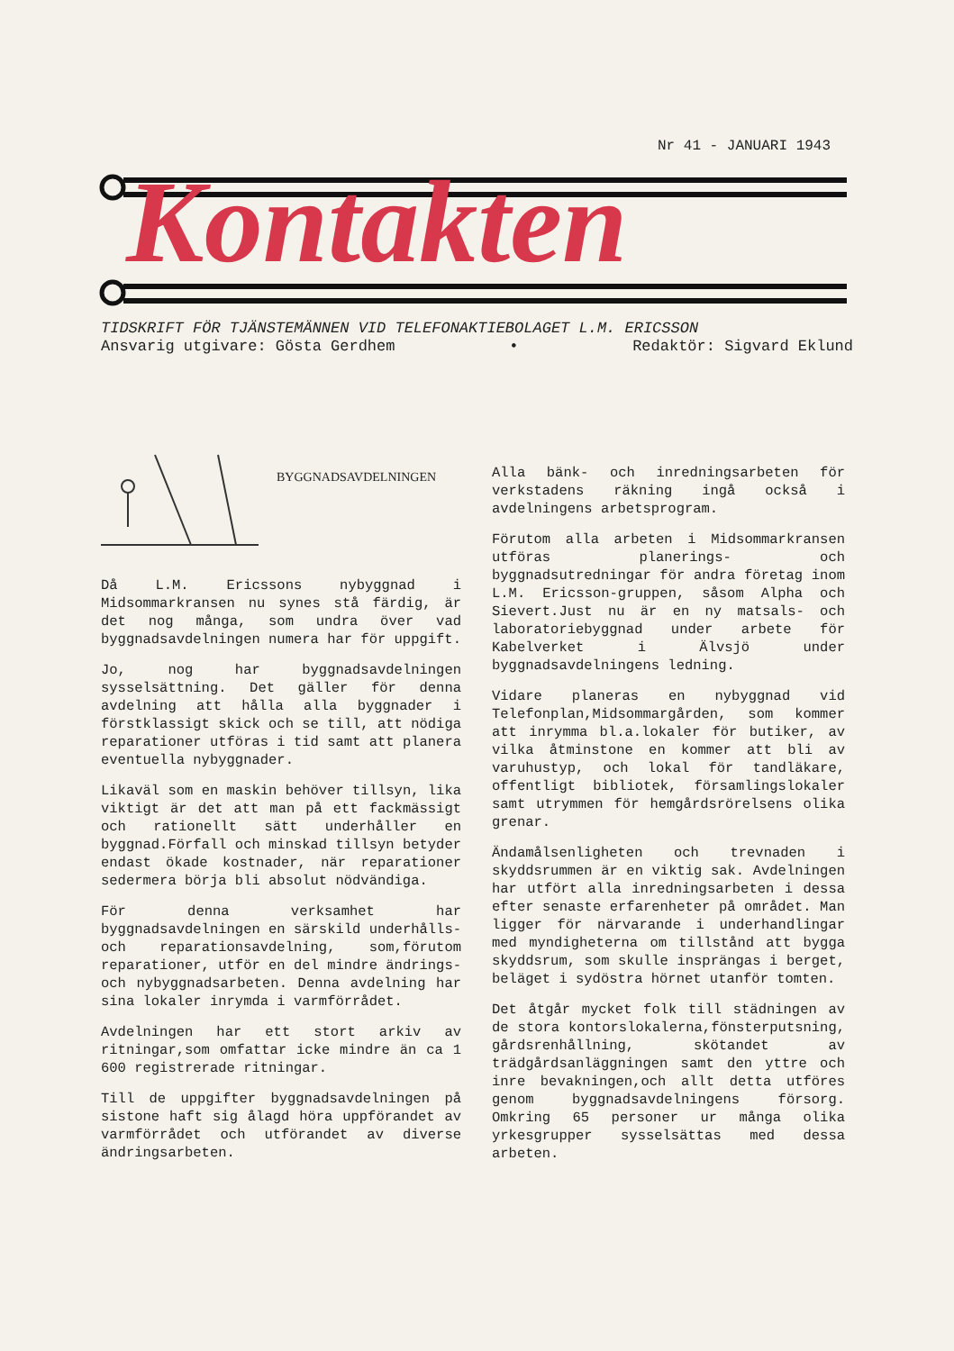Kontakten
Nr 41 - JANUARI 1943
TIDSKRIFT FÖR TJÄNSTEMÄNNEN VID TELEFONAKTIEBOLAGET L.M. ERICSSON
Ansvarig utgivare: Gösta Gerdhem • Redaktör: Sigvard Eklund
BYGGNADSAVDELNINGEN
Då L.M. Ericssons nybyggnad i Midsommarkransen nu synes stå färdig, är det nog många, som undra över vad byggnadsavdelningen numera har för uppgift.
Jo, nog har byggnadsavdelningen sysselsättning. Det gäller för denna avdelning att hålla alla byggnader i förstklassigt skick och se till, att nödiga reparationer utföras i tid samt att planera eventuella nybyggnader.
Likaväl som en maskin behöver tillsyn, lika viktigt är det att man på ett fackmässigt och rationellt sätt underhåller en byggnad.Förfall och minskad tillsyn betyder endast ökade kostnader, när reparationer sedermera börja bli absolut nödvändiga.
För denna verksamhet har byggnadsavdelningen en särskild underhålls- och reparationsavdelning, som,förutom reparationer, utför en del mindre ändrings- och nybyggnadsarbeten. Denna avdelning har sina lokaler inrymda i varmförrådet.
Avdelningen har ett stort arkiv av ritningar,som omfattar icke mindre än ca 1 600 registrerade ritningar.
Till de uppgifter byggnadsavdelningen på sistone haft sig ålagd höra uppförandet av varmförrådet och utförandet av diverse ändringsarbeten.
Alla bänk- och inredningsarbeten för verkstadens räkning ingå också i avdelningens arbetsprogram.
Förutom alla arbeten i Midsommarkransen utföras planerings- och byggnadsutredningar för andra företag inom L.M. Ericsson-gruppen, såsom Alpha och Sievert.Just nu är en ny matsals- och laboratoriebyggnad under arbete för Kabelverket i Älvsjö under byggnadsavdelningens ledning.
Vidare planeras en nybyggnad vid Telefonplan,Midsommargården, som kommer att inrymma bl.a.lokaler för butiker, av vilka åtminstone en kommer att bli av varuhustyp, och lokal för tandläkare, offentligt bibliotek, församlingslokaler samt utrymmen för hemgårdsrörelsens olika grenar.
Ändamålsenligheten och trevnaden i skyddsrummen är en viktig sak. Avdelningen har utfört alla inredningsarbeten i dessa efter senaste erfarenheter på området. Man ligger för närvarande i underhandlingar med myndigheterna om tillstånd att bygga skyddsrum, som skulle insprängas i berget, beläget i sydöstra hörnet utanför tomten.
Det åtgår mycket folk till städningen av de stora kontorslokalerna,fönsterputsning, gårdsrenhållning, skötandet av trädgårdsanläggningen samt den yttre och inre bevakningen,och allt detta utföres genom byggnadsavdelningens försorg. Omkring 65 personer ur många olika yrkesgrupper sysselsättas med dessa arbeten.